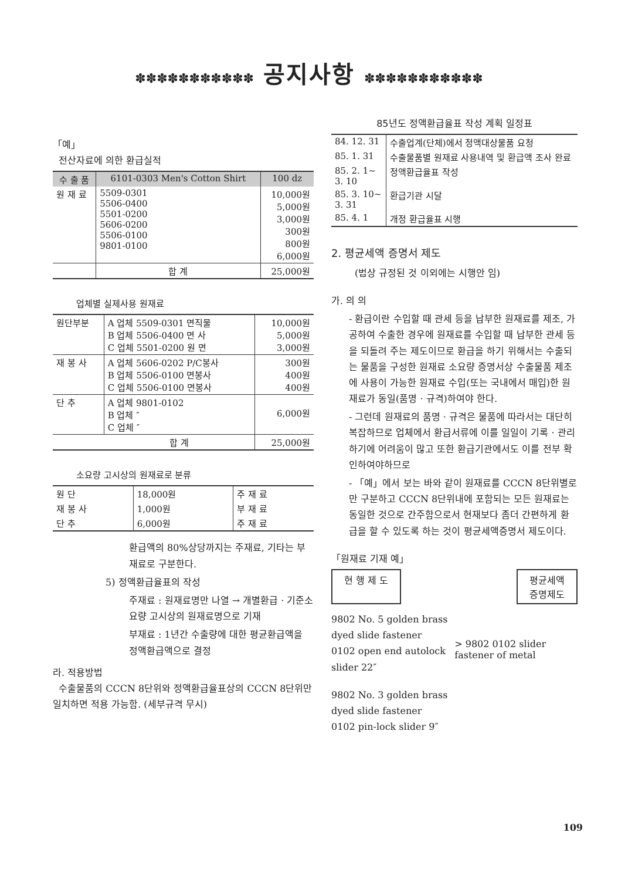✽✽✽✽✽✽✽✽✽✽✽ 공지사항 ✽✽✽✽✽✽✽✽✽✽✽
「예」
전산자료에 의한 환급실적
| 수 출 품 | 6101-0303 Men's Cotton Shirt | 100 dz |
| --- | --- | --- |
| 원 재 료 | 5509-0301 5506-0400 5501-0200 5606-0200 5506-0100 9801-0100 | 10,000원 5,000원 3,000원 300원 800원 6,000원 |
| | 합 계 | 25,000원 |
업체별 실제사용 원재료
| 원단부분 | A 업체 5509-0301 면직물 B 업체 5506-0400 면 사 C 업체 5501-0200 원 면 | 10,000원 5,000원 3,000원 |
| 재 봉 사 | A 업체 5606-0202 P/C봉사 B 업체 5506-0100 면봉사 C 업체 5506-0100 면봉사 | 300원 400원 400원 |
| 단 추 | A 업체 9801-0102 B 업체 ″ C 업체 ″ | 6,000원 |
| | 합 계 | 25,000원 |
소요량 고시상의 원재료로 분류
| 원 단 | 18,000원 | 주 재 료 |
| 재 봉 사 | 1,000원 | 부 재 료 |
| 단 추 | 6,000원 | 주 재 료 |
환급액의 80%상당까지는 주재료, 기타는 부재료로 구분한다.
5) 정액환급율표의 작성
주재료 : 원재료명만 나열 → 개별환급 · 기준소요량 고시상의 원재료명으로 기재
부재료 : 1년간 수출량에 대한 평균환급액을 정액환급액으로 결정
라. 적용방법
수출물품의 CCCN 8단위와 정액환급율표상의 CCCN 8단위만 일치하면 적용 가능함. (세부규격 무시)
85년도 정액환급율표 작성 계획 일정표
| 84. 12. 31 | 수출업계(단체)에서 정액대상물품 요청 |
| 85. 1. 31 | 수출물품별 원재료 사용내역 및 환급액 조사 완료 |
| 85. 2. 1~ 3. 10 | 정액환급율표 작성 |
| 85. 3. 10~ 3. 31 | 환급기관 시달 |
| 85. 4. 1 | 개정 환급율표 시행 |
2. 평균세액 증명서 제도
(법상 규정된 것 이외에는 시행안 임)
가. 의 의
- 환급이란 수입할 때 관세 등을 납부한 원재료를 제조, 가공하여 수출한 경우에 원재료를 수입할 때 납부한 관세 등을 되돌려 주는 제도이므로 환급을 하기 위해서는 수출되는 물품을 구성한 원재료 소요량 증명서상 수출물품 제조에 사용이 가능한 원재료 수입(또는 국내에서 매입)한 원재료가 동일(품명 · 규격)하여야 한다.
- 그런데 원재료의 품명 · 규격은 물품에 따라서는 대단히 복잡하므로 업체에서 환급서류에 이를 일일이 기록 · 관리하기에 어려움이 많고 또한 환급기관에서도 이를 전부 확인하여야하므로
- 「예」에서 보는 바와 같이 원재료를 CCCN 8단위별로만 구분하고 CCCN 8단위내에 포함되는 모든 원재료는 동일한 것으로 간주함으로서 현재보다 좀더 간편하게 환급을 할 수 있도록 하는 것이 평균세액증명서 제도이다.
「원재료 기재 예」
현 행 제 도 평균세액
증명제도
9802 No. 5 golden brass dyed slide fastener
0102 open end autolock slider 22″
9802 No. 3 golden brass dyed slide fastener
0102 pin-lock slider 9″
> 9802 0102 slider fastener of metal
109